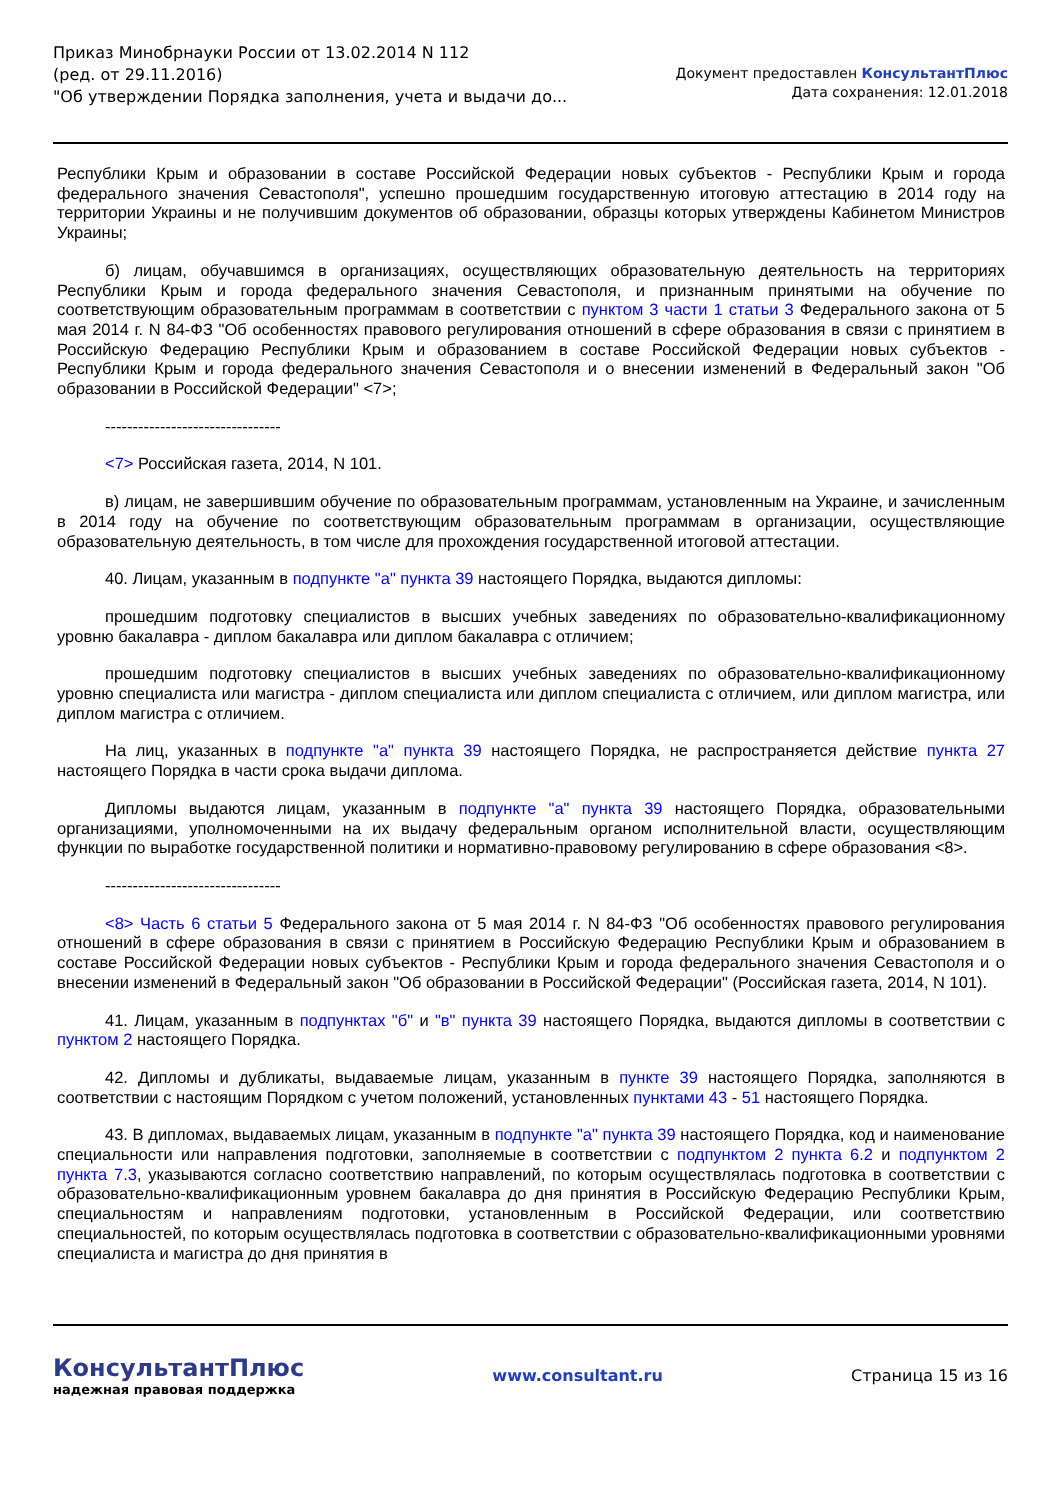Приказ Минобрнауки России от 13.02.2014 N 112
(ред. от 29.11.2016)
"Об утверждении Порядка заполнения, учета и выдачи до...
Документ предоставлен КонсультантПлюс
Дата сохранения: 12.01.2018
Республики Крым и образовании в составе Российской Федерации новых субъектов - Республики Крым и города федерального значения Севастополя", успешно прошедшим государственную итоговую аттестацию в 2014 году на территории Украины и не получившим документов об образовании, образцы которых утверждены Кабинетом Министров Украины;
б) лицам, обучавшимся в организациях, осуществляющих образовательную деятельность на территориях Республики Крым и города федерального значения Севастополя, и признанным принятыми на обучение по соответствующим образовательным программам в соответствии с пунктом 3 части 1 статьи 3 Федерального закона от 5 мая 2014 г. N 84-ФЗ "Об особенностях правового регулирования отношений в сфере образования в связи с принятием в Российскую Федерацию Республики Крым и образованием в составе Российской Федерации новых субъектов - Республики Крым и города федерального значения Севастополя и о внесении изменений в Федеральный закон "Об образовании в Российской Федерации" <7>;
--------------------------------
<7> Российская газета, 2014, N 101.
в) лицам, не завершившим обучение по образовательным программам, установленным на Украине, и зачисленным в 2014 году на обучение по соответствующим образовательным программам в организации, осуществляющие образовательную деятельность, в том числе для прохождения государственной итоговой аттестации.
40. Лицам, указанным в подпункте "а" пункта 39 настоящего Порядка, выдаются дипломы:
прошедшим подготовку специалистов в высших учебных заведениях по образовательно-квалификационному уровню бакалавра - диплом бакалавра или диплом бакалавра с отличием;
прошедшим подготовку специалистов в высших учебных заведениях по образовательно-квалификационному уровню специалиста или магистра - диплом специалиста или диплом специалиста с отличием, или диплом магистра, или диплом магистра с отличием.
На лиц, указанных в подпункте "а" пункта 39 настоящего Порядка, не распространяется действие пункта 27 настоящего Порядка в части срока выдачи диплома.
Дипломы выдаются лицам, указанным в подпункте "а" пункта 39 настоящего Порядка, образовательными организациями, уполномоченными на их выдачу федеральным органом исполнительной власти, осуществляющим функции по выработке государственной политики и нормативно-правовому регулированию в сфере образования <8>.
--------------------------------
<8> Часть 6 статьи 5 Федерального закона от 5 мая 2014 г. N 84-ФЗ "Об особенностях правового регулирования отношений в сфере образования в связи с принятием в Российскую Федерацию Республики Крым и образованием в составе Российской Федерации новых субъектов - Республики Крым и города федерального значения Севастополя и о внесении изменений в Федеральный закон "Об образовании в Российской Федерации" (Российская газета, 2014, N 101).
41. Лицам, указанным в подпунктах "б" и "в" пункта 39 настоящего Порядка, выдаются дипломы в соответствии с пунктом 2 настоящего Порядка.
42. Дипломы и дубликаты, выдаваемые лицам, указанным в пункте 39 настоящего Порядка, заполняются в соответствии с настоящим Порядком с учетом положений, установленных пунктами 43 - 51 настоящего Порядка.
43. В дипломах, выдаваемых лицам, указанным в подпункте "а" пункта 39 настоящего Порядка, код и наименование специальности или направления подготовки, заполняемые в соответствии с подпунктом 2 пункта 6.2 и подпунктом 2 пункта 7.3, указываются согласно соответствию направлений, по которым осуществлялась подготовка в соответствии с образовательно-квалификационным уровнем бакалавра до дня принятия в Российскую Федерацию Республики Крым, специальностям и направлениям подготовки, установленным в Российской Федерации, или соответствию специальностей, по которым осуществлялась подготовка в соответствии с образовательно-квалификационными уровнями специалиста и магистра до дня принятия в
КонсультантПлюс
надежная правовая поддержка
www.consultant.ru Страница 15 из 16